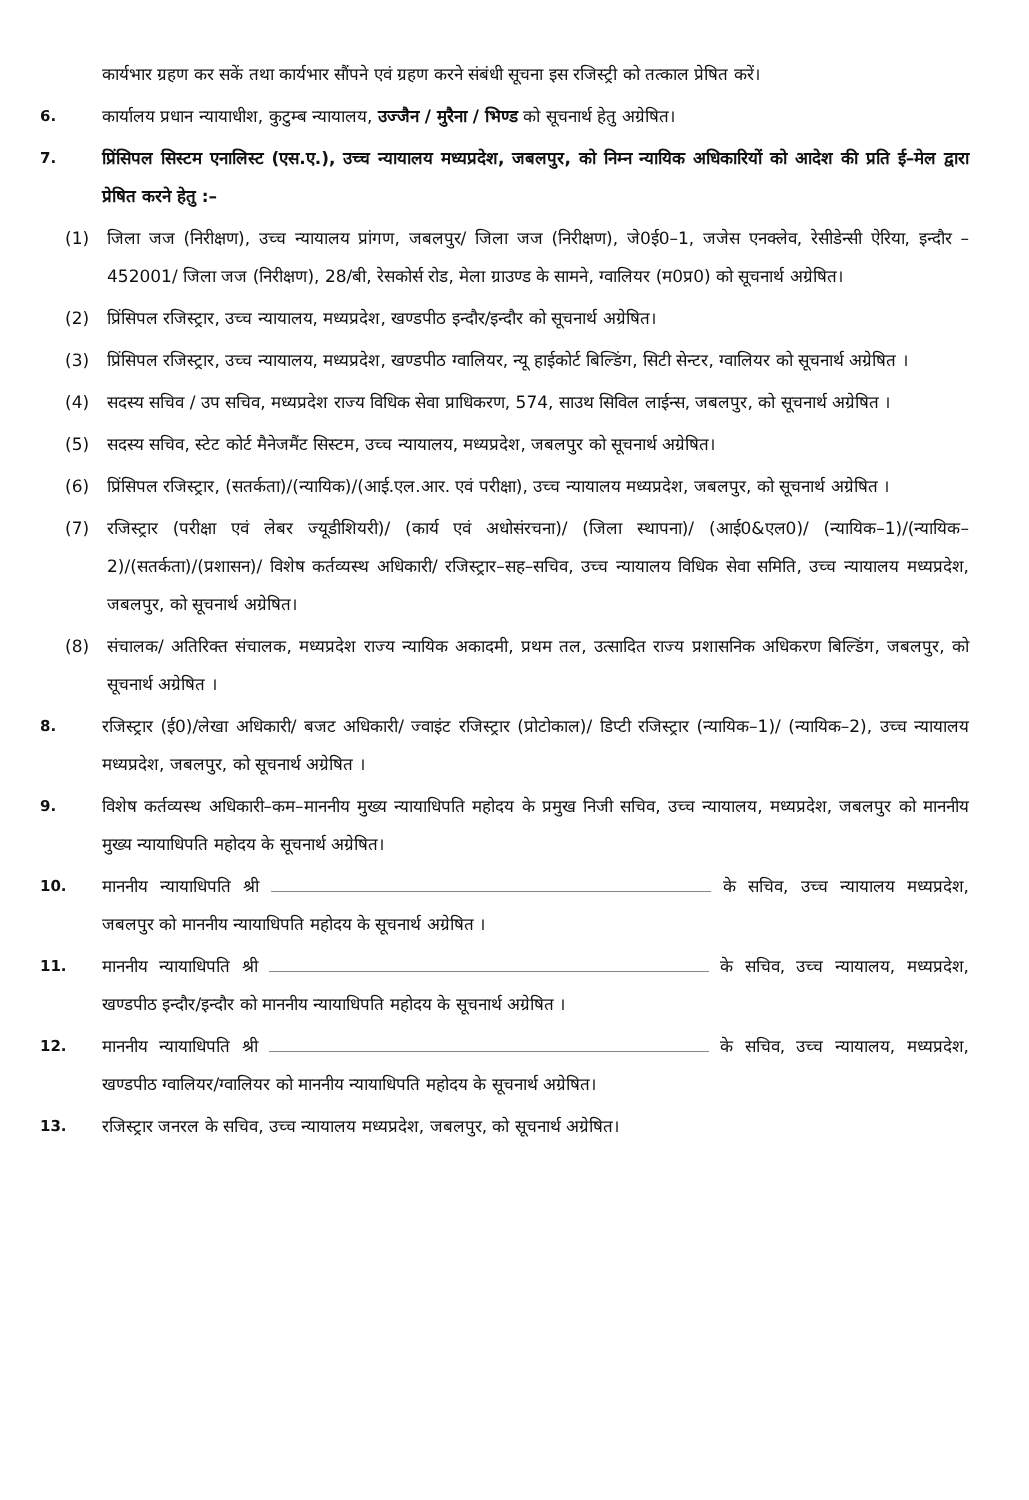कार्यभार ग्रहण कर सकें तथा कार्यभार सौंपने एवं ग्रहण करने संबंधी सूचना इस रजिस्ट्री को तत्काल प्रेषित करें।
6. कार्यालय प्रधान न्यायाधीश, कुटुम्ब न्यायालय, उज्जैन / मुरैना / भिण्ड को सूचनार्थ हेतु अग्रेषित।
7. प्रिंसिपल सिस्टम एनालिस्ट (एस.ए.), उच्च न्यायालय मध्यप्रदेश, जबलपुर, को निम्न न्यायिक अधिकारियों को आदेश की प्रति ई–मेल द्वारा प्रेषित करने हेतु :–
(1) जिला जज (निरीक्षण), उच्च न्यायालय प्रांगण, जबलपुर/ जिला जज (निरीक्षण), जे0ई0–1, जजेस एनक्लेव, रेसीडेन्सी ऐरिया, इन्दौर – 452001/ जिला जज (निरीक्षण), 28/बी, रेसकोर्स रोड, मेला ग्राउण्ड के सामने, ग्वालियर (म0प्र0) को सूचनार्थ अग्रेषित।
(2) प्रिंसिपल रजिस्ट्रार, उच्च न्यायालय, मध्यप्रदेश, खण्डपीठ इन्दौर/इन्दौर को सूचनार्थ अग्रेषित।
(3) प्रिंसिपल रजिस्ट्रार, उच्च न्यायालय, मध्यप्रदेश, खण्डपीठ ग्वालियर, न्यू हाईकोर्ट बिल्डिंग, सिटी सेन्टर, ग्वालियर को सूचनार्थ अग्रेषित ।
(4) सदस्य सचिव / उप सचिव, मध्यप्रदेश राज्य विधिक सेवा प्राधिकरण, 574, साउथ सिविल लाईन्स, जबलपुर, को सूचनार्थ अग्रेषित ।
(5) सदस्य सचिव, स्टेट कोर्ट मैनेजमैंट सिस्टम, उच्च न्यायालय, मध्यप्रदेश, जबलपुर को सूचनार्थ अग्रेषित।
(6) प्रिंसिपल रजिस्ट्रार, (सतर्कता)/(न्यायिक)/(आई.एल.आर. एवं परीक्षा), उच्च न्यायालय मध्यप्रदेश, जबलपुर, को सूचनार्थ अग्रेषित ।
(7) रजिस्ट्रार (परीक्षा एवं लेबर ज्यूडीशियरी)/ (कार्य एवं अधोसंरचना)/ (जिला स्थापना)/ (आई0&एल0)/ (न्यायिक–1)/(न्यायिक–2)/(सतर्कता)/(प्रशासन)/ विशेष कर्तव्यस्थ अधिकारी/ रजिस्ट्रार–सह–सचिव, उच्च न्यायालय विधिक सेवा समिति, उच्च न्यायालय मध्यप्रदेश, जबलपुर, को सूचनार्थ अग्रेषित।
(8) संचालक/ अतिरिक्त संचालक, मध्यप्रदेश राज्य न्यायिक अकादमी, प्रथम तल, उत्सादित राज्य प्रशासनिक अधिकरण बिल्डिंग, जबलपुर, को सूचनार्थ अग्रेषित ।
8. रजिस्ट्रार (ई0)/लेखा अधिकारी/ बजट अधिकारी/ ज्वाइंट रजिस्ट्रार (प्रोटोकाल)/ डिप्टी रजिस्ट्रार (न्यायिक–1)/ (न्यायिक–2), उच्च न्यायालय मध्यप्रदेश, जबलपुर, को सूचनार्थ अग्रेषित ।
9. विशेष कर्तव्यस्थ अधिकारी–कम–माननीय मुख्य न्यायाधिपति महोदय के प्रमुख निजी सचिव, उच्च न्यायालय, मध्यप्रदेश, जबलपुर को माननीय मुख्य न्यायाधिपति महोदय के सूचनार्थ अग्रेषित।
10. माननीय न्यायाधिपति श्री के सचिव, उच्च न्यायालय मध्यप्रदेश, जबलपुर को माननीय न्यायाधिपति महोदय के सूचनार्थ अग्रेषित ।
11. माननीय न्यायाधिपति श्री के सचिव, उच्च न्यायालय, मध्यप्रदेश, खण्डपीठ इन्दौर/इन्दौर को माननीय न्यायाधिपति महोदय के सूचनार्थ अग्रेषित ।
12. माननीय न्यायाधिपति श्री के सचिव, उच्च न्यायालय, मध्यप्रदेश, खण्डपीठ ग्वालियर/ग्वालियर को माननीय न्यायाधिपति महोदय के सूचनार्थ अग्रेषित।
13. रजिस्ट्रार जनरल के सचिव, उच्च न्यायालय मध्यप्रदेश, जबलपुर, को सूचनार्थ अग्रेषित।